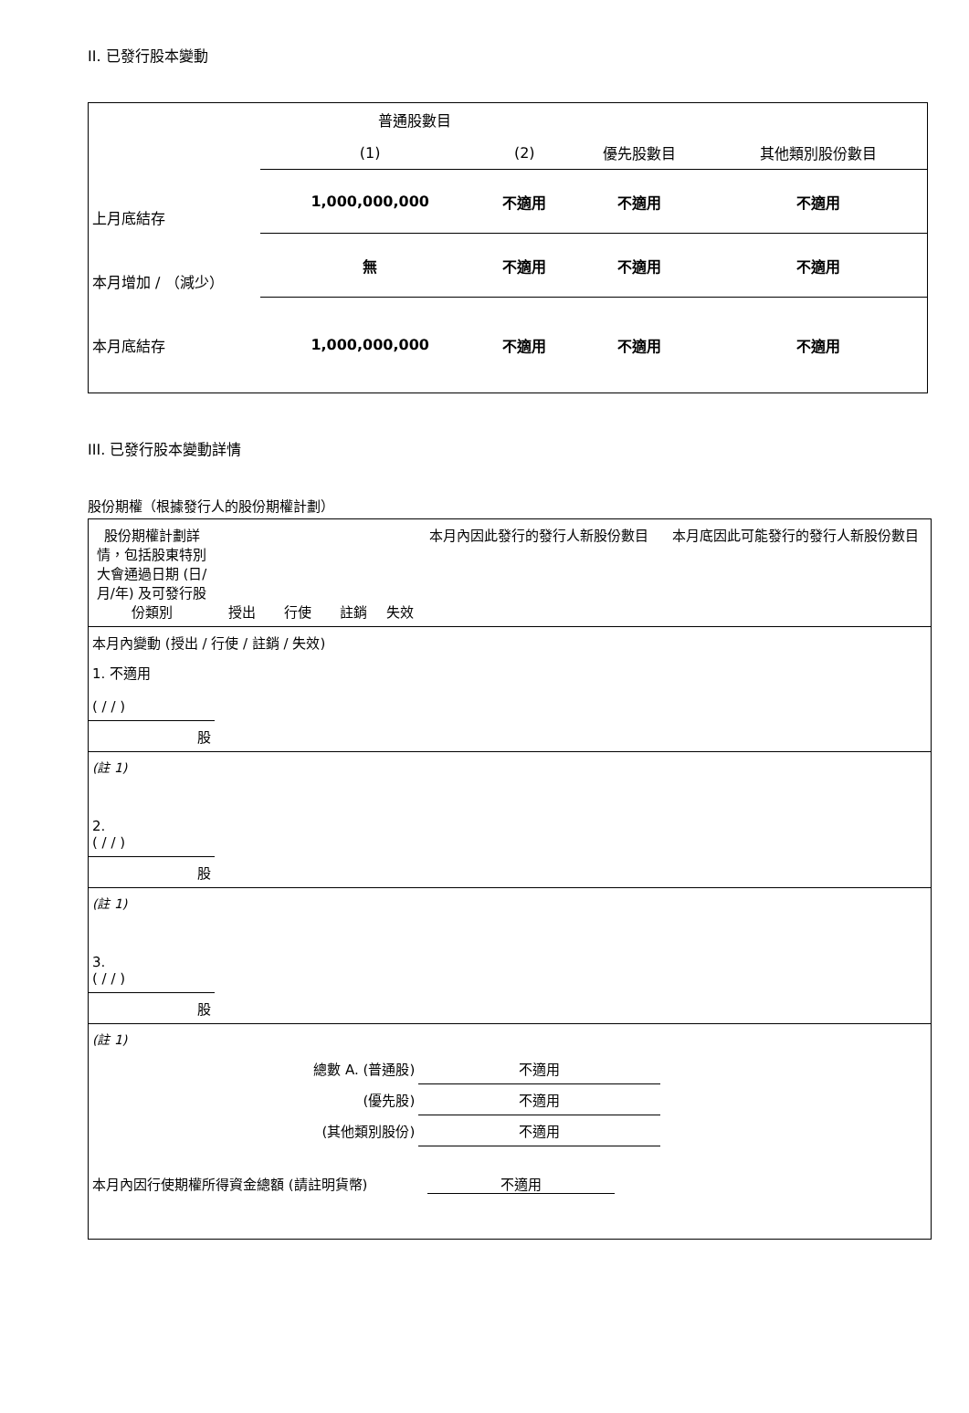II. 已發行股本變動
| | 普通股數目 | | | |
| | (1) | (2) | 優先股數目 | 其他類別股份數目 |
| 上月底結存 | 1,000,000,000 | 不適用 | 不適用 | 不適用 |
| 本月增加 / （減少） | 無 | 不適用 | 不適用 | 不適用 |
| 本月底結存 | 1,000,000,000 | 不適用 | 不適用 | 不適用 |
III. 已發行股本變動詳情
股份期權（根據發行人的股份期權計劃）
| 股份期權計劃詳情，包括股東特別大會通過日期 (日/月/年) 及可發行股份類別 | 授出 | 行使 | 註銷 | 失效 | 本月內因此發行的發行人新股份數目 | 本月底因此可能發行的發行人新股份數目 |
| 本月內變動 (授出 / 行使 / 註銷 / 失效) | | | | | | |
| 1. 不適用 ( / / ) | | | | | | |
| 股 | | | | | | |
| (註 1) | | | | | | |
| 2. ( / / ) | | | | | | |
| 股 | | | | | | |
| (註 1) | | | | | | |
| 3. ( / / ) | | | | | | |
| 股 | | | | | | |
| (註 1) | | | | | | |
| 總數 A. (普通股) | | | | | 不適用 | |
| (優先股) | | | | | 不適用 | |
| (其他類別股份) | | | | | 不適用 | |
| 本月內因行使期權所得資金總額 (請註明貨幣) | | | | 不適用 | | |